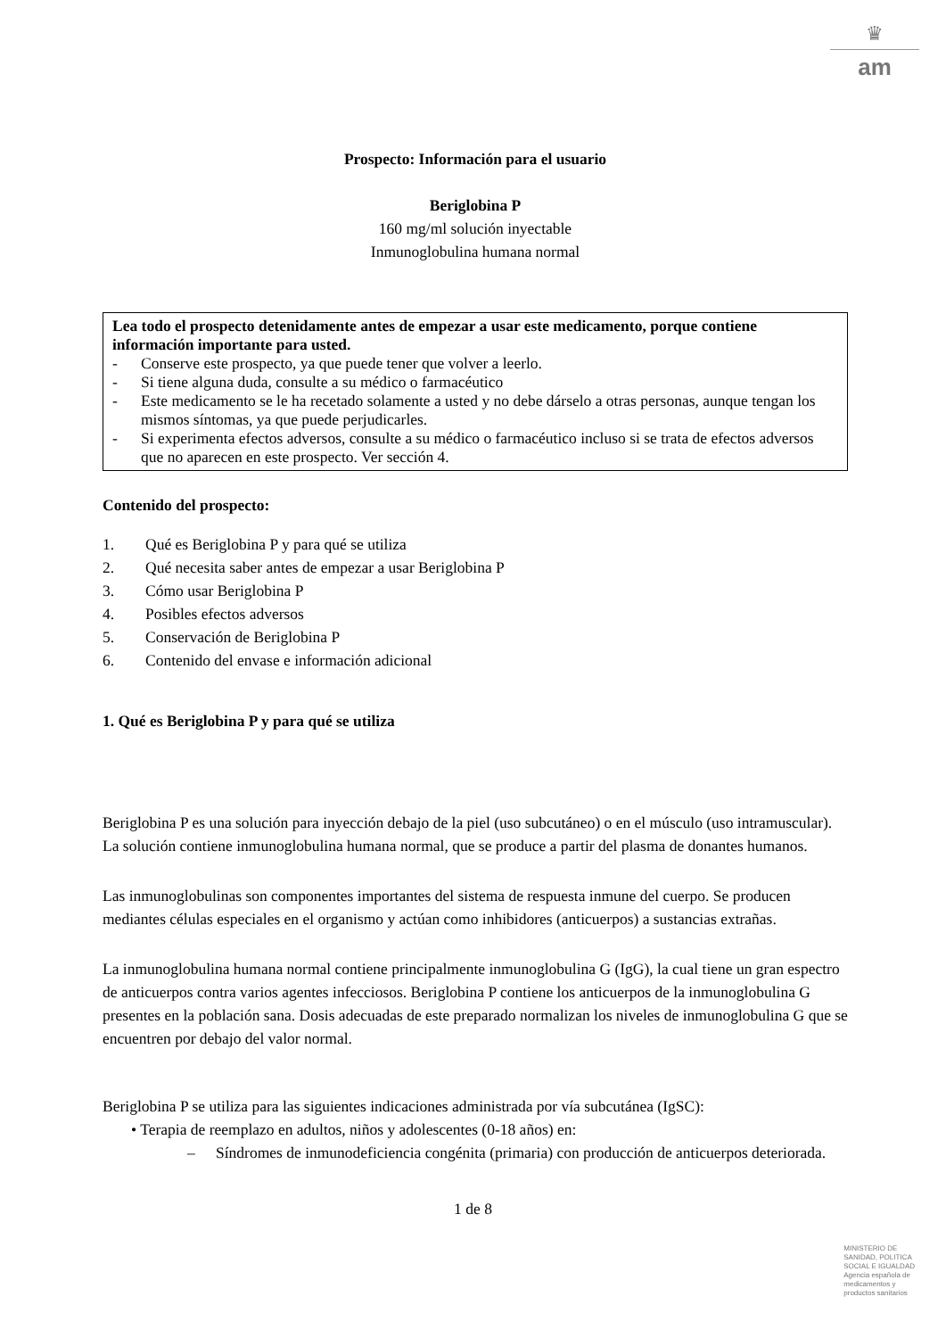♛
am
Prospecto: Información para el usuario
Beriglobina P
160 mg/ml solución inyectable
Inmunoglobulina humana normal
Lea todo el prospecto detenidamente antes de empezar a usar este medicamento, porque contiene información importante para usted.
- Conserve este prospecto, ya que puede tener que volver a leerlo.
- Si tiene alguna duda, consulte a su médico o farmacéutico
- Este medicamento se le ha recetado solamente a usted y no debe dárselo a otras personas, aunque tengan los mismos síntomas, ya que puede perjudicarles.
- Si experimenta efectos adversos, consulte a su médico o farmacéutico incluso si se trata de efectos adversos que no aparecen en este prospecto. Ver sección 4.
Contenido del prospecto:
1. Qué es Beriglobina P y para qué se utiliza
2. Qué necesita saber antes de empezar a usar Beriglobina P
3. Cómo usar Beriglobina P
4. Posibles efectos adversos
5. Conservación de Beriglobina P
6. Contenido del envase e información adicional
1. Qué es Beriglobina P y para qué se utiliza
Beriglobina P es una solución para inyección debajo de la piel (uso subcutáneo) o en el músculo (uso intramuscular). La solución contiene inmunoglobulina humana normal, que se produce a partir del plasma de donantes humanos.
Las inmunoglobulinas son componentes importantes del sistema de respuesta inmune del cuerpo. Se producen mediantes células especiales en el organismo y actúan como inhibidores (anticuerpos) a sustancias extrañas.
La inmunoglobulina humana normal contiene principalmente inmunoglobulina G (IgG), la cual tiene un gran espectro de anticuerpos contra varios agentes infecciosos. Beriglobina P contiene los anticuerpos de la inmunoglobulina G presentes en la población sana. Dosis adecuadas de este preparado normalizan los niveles de inmunoglobulina G que se encuentren por debajo del valor normal.
Beriglobina P se utiliza para las siguientes indicaciones administrada por vía subcutánea (IgSC):
• Terapia de reemplazo en adultos, niños y adolescentes (0-18 años) en:
– Síndromes de inmunodeficiencia congénita (primaria) con producción de anticuerpos deteriorada.
1 de 8
MINISTERIO DE
SANIDAD, POLITICA
SOCIAL E IGUALDAD
Agencia española de
medicamentos y
productos sanitarios